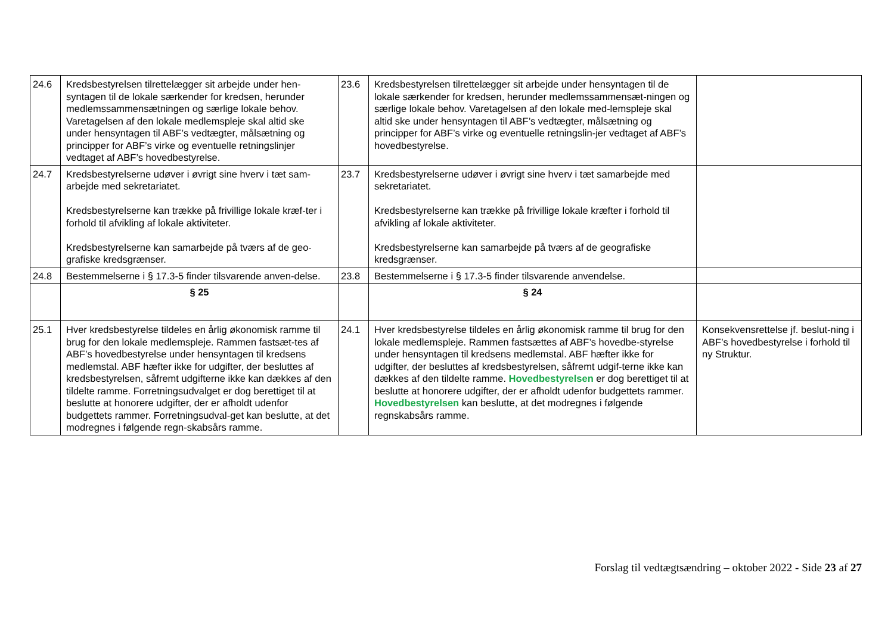| 24.6 | Kredsbestyrelsen tilrettelægger sit arbejde under hen-syntagen til de lokale særkender for kredsen, herunder medlemssammensætningen og særlige lokale behov. Varetagelsen af den lokale medlemspleje skal altid ske under hensyntagen til ABF’s vedtægter, målsætning og principper for ABF’s virke og eventuelle retningslinjer vedtaget af ABF’s hovedbestyrelse. | 23.6 | Kredsbestyrelsen tilrettelægger sit arbejde under hensyntagen til de lokale særkender for kredsen, herunder medlemssammensæt-ningen og særlige lokale behov. Varetagelsen af den lokale med-lemspleje skal altid ske under hensyntagen til ABF’s vedtægter, målsætning og principper for ABF’s virke og eventuelle retningslin-jer vedtaget af ABF’s hovedbestyrelse. | |
| 24.7 | Kredsbestyrelserne udøver i øvrigt sine hverv i tæt sam-arbejde med sekretariatet. Kredsbestyrelserne kan trække på frivillige lokale kræf-ter i forhold til afvikling af lokale aktiviteter. Kredsbestyrelserne kan samarbejde på tværs af de geo-grafiske kredsgrænser. | 23.7 | Kredsbestyrelserne udøver i øvrigt sine hverv i tæt samarbejde med sekretariatet. Kredsbestyrelserne kan trække på frivillige lokale kræfter i forhold til afvikling af lokale aktiviteter. Kredsbestyrelserne kan samarbejde på tværs af de geografiske kredsgrænser. | |
| 24.8 | Bestemmelserne i § 17.3-5 finder tilsvarende anven-delse. | 23.8 | Bestemmelserne i § 17.3-5 finder tilsvarende anvendelse. | |
| | § 25 | | § 24 | |
| 25.1 | Hver kredsbestyrelse tildeles en årlig økonomisk ramme til brug for den lokale medlemspleje. Rammen fastsæt-tes af ABF’s hovedbestyrelse under hensyntagen til kredsens medlemstal. ABF hæfter ikke for udgifter, der besluttes af kredsbestyrelsen, såfremt udgifterne ikke kan dækkes af den tildelte ramme. Forretningsudvalget er dog berettiget til at beslutte at honorere udgifter, der er afholdt udenfor budgettets rammer. Forretningsudval-get kan beslutte, at det modregnes i følgende regn-skabsårs ramme. | 24.1 | Hver kredsbestyrelse tildeles en årlig økonomisk ramme til brug for den lokale medlemspleje. Rammen fastsættes af ABF’s hovedbe-styrelse under hensyntagen til kredsens medlemstal. ABF hæfter ikke for udgifter, der besluttes af kredsbestyrelsen, såfremt udgif-terne ikke kan dækkes af den tildelte ramme. Hovedbestyrelsen er dog berettiget til at beslutte at honorere udgifter, der er afholdt udenfor budgettets rammer. Hovedbestyrelsen kan beslutte, at det modregnes i følgende regnskabsårs ramme. | Konsekvensrettelse jf. beslut-ning i ABF’s hovedbestyrelse i forhold til ny Struktur. |
Forslag til vedtægtsændring – oktober 2022 - Side 23 af 27